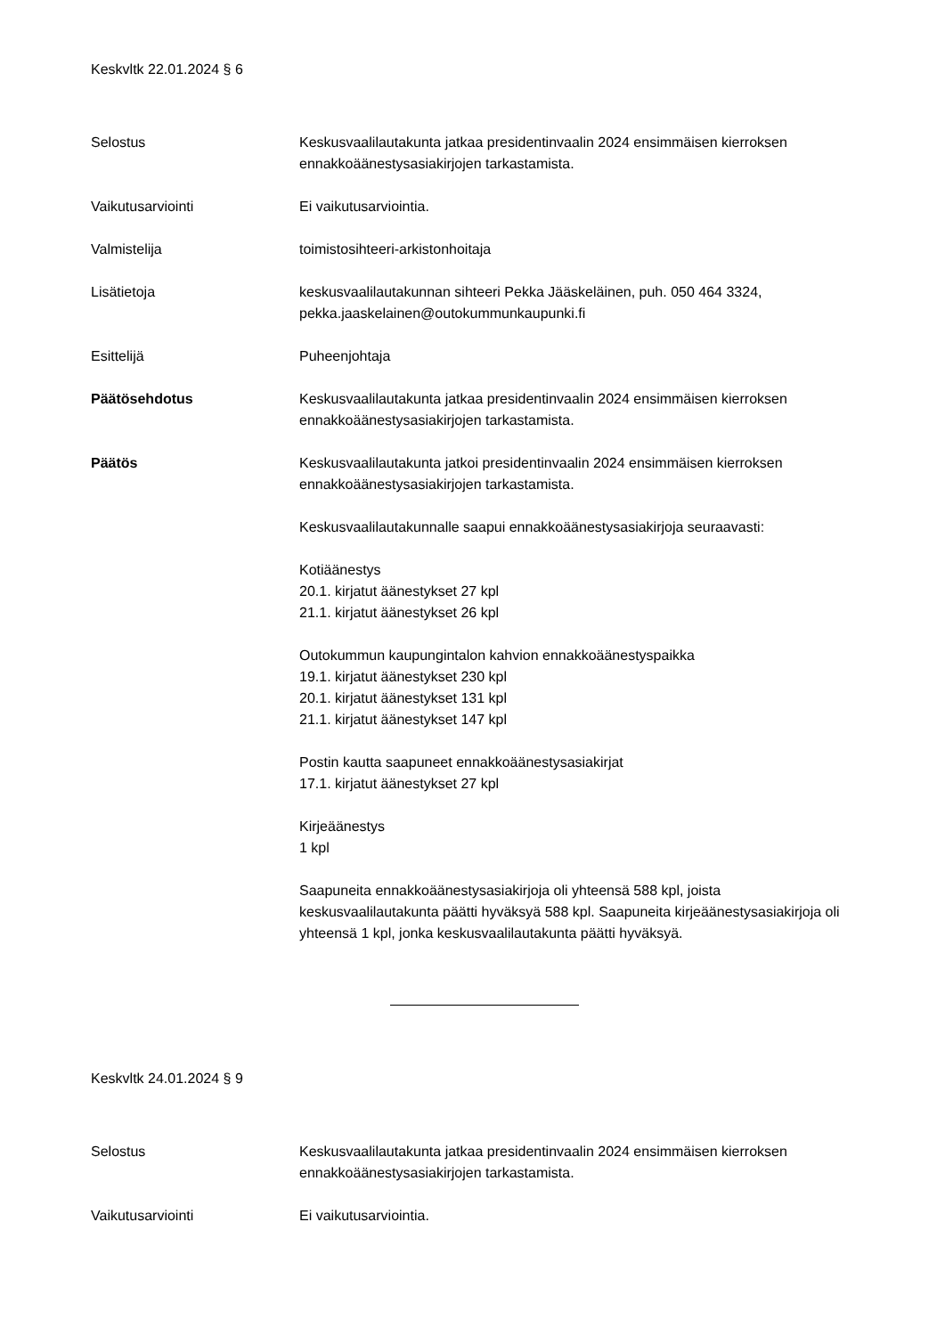Keskvltk 22.01.2024 § 6
Selostus Keskusvaalilautakunta jatkaa presidentinvaalin 2024 ensimmäisen kierroksen ennakkoäänestysasiakirjojen tarkastamista.
Vaikutusarviointi Ei vaikutusarviointia.
Valmistelija toimistosihteeri-arkistonhoitaja
Lisätietoja keskusvaalilautakunnan sihteeri Pekka Jääskeläinen, puh. 050 464 3324, pekka.jaaskelainen@outokummunkaupunki.fi
Esittelijä Puheenjohtaja
Päätösehdotus Keskusvaalilautakunta jatkaa presidentinvaalin 2024 ensimmäisen kierroksen ennakkoäänestysasiakirjojen tarkastamista.
Päätös Keskusvaalilautakunta jatkoi presidentinvaalin 2024 ensimmäisen kierroksen ennakkoäänestysasiakirjojen tarkastamista.
Keskusvaalilautakunnalle saapui ennakkoäänestysasiakirjoja seuraavasti:
Kotiäänestys
20.1. kirjatut äänestykset 27 kpl
21.1. kirjatut äänestykset 26 kpl
Outokummun kaupungintalon kahvion ennakkoäänestyspaikka
19.1. kirjatut äänestykset 230 kpl
20.1. kirjatut äänestykset 131 kpl
21.1. kirjatut äänestykset 147 kpl
Postin kautta saapuneet ennakkoäänestysasiakirjat
17.1. kirjatut äänestykset 27 kpl
Kirjeäänestys
1 kpl
Saapuneita ennakkoäänestysasiakirjoja oli yhteensä 588 kpl, joista keskusvaalilautakunta päätti hyväksyä 588 kpl. Saapuneita kirjeäänestysasiakirjoja oli yhteensä 1 kpl, jonka keskusvaalilautakunta päätti hyväksyä.
Keskvltk 24.01.2024 § 9
Selostus Keskusvaalilautakunta jatkaa presidentinvaalin 2024 ensimmäisen kierroksen ennakkoäänestysasiakirjojen tarkastamista.
Vaikutusarviointi Ei vaikutusarviointia.